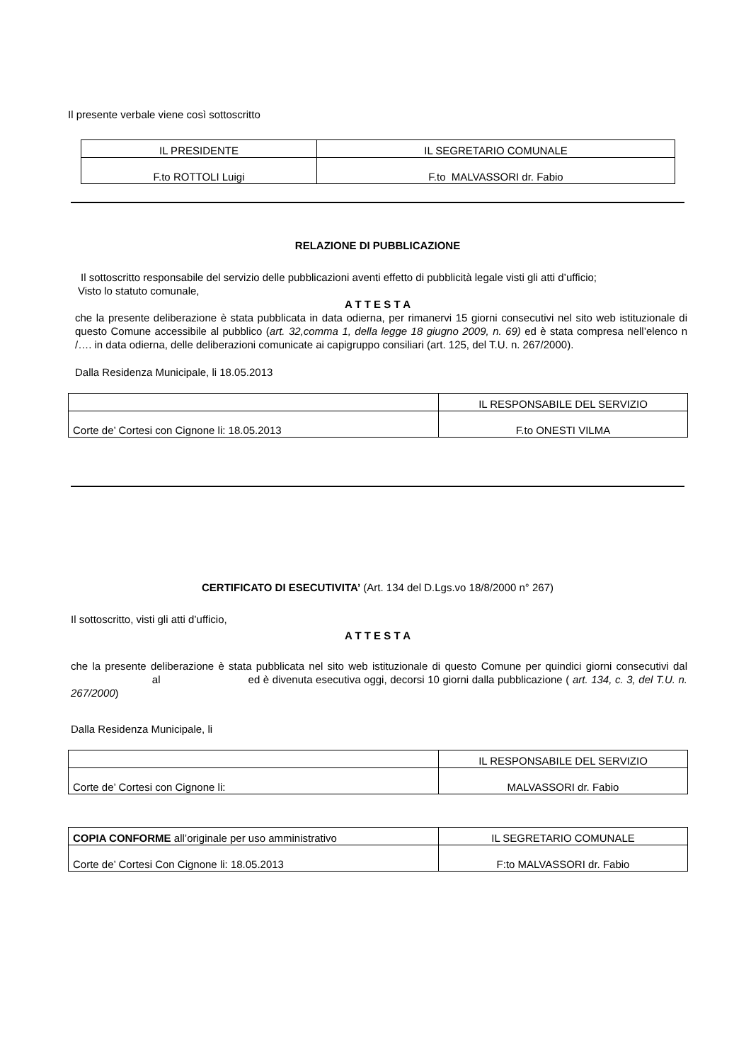Il presente verbale viene così sottoscritto
| IL PRESIDENTE | IL SEGRETARIO COMUNALE |
| F.to ROTTOLI Luigi | F.to MALVASSORI dr. Fabio |
RELAZIONE DI PUBBLICAZIONE
Il sottoscritto responsabile del servizio delle pubblicazioni aventi effetto di pubblicità legale visti gli atti d’ufficio;
Visto lo statuto comunale,
A T T E S T A
che la presente deliberazione è stata pubblicata in data odierna, per rimanervi 15 giorni consecutivi nel sito web istituzionale di questo Comune accessibile al pubblico (art. 32,comma 1, della legge 18 giugno 2009, n. 69) ed è stata compresa nell’elenco n /…. in data odierna, delle deliberazioni comunicate ai capigruppo consiliari (art. 125, del T.U. n. 267/2000).
Dalla Residenza Municipale, li 18.05.2013
| | IL RESPONSABILE DEL SERVIZIO |
| Corte de’ Cortesi con Cignone li: 18.05.2013 | F.to ONESTI VILMA |
CERTIFICATO DI ESECUTIVITA’ (Art. 134 del D.Lgs.vo 18/8/2000 n° 267)
Il sottoscritto, visti gli atti d’ufficio,
A T T E S T A
che la presente deliberazione è stata pubblicata nel sito web istituzionale di questo Comune per quindici giorni consecutivi dal al ed è divenuta esecutiva oggi, decorsi 10 giorni dalla pubblicazione ( art. 134, c. 3, del T.U. n. 267/2000)
Dalla Residenza Municipale, li
| | IL RESPONSABILE DEL SERVIZIO |
| Corte de’ Cortesi con Cignone li: | MALVASSORI dr. Fabio |
| COPIA CONFORME all’originale per uso amministrativo | IL SEGRETARIO COMUNALE |
| Corte de’ Cortesi Con Cignone li: 18.05.2013 | F:to MALVASSORI dr. Fabio |